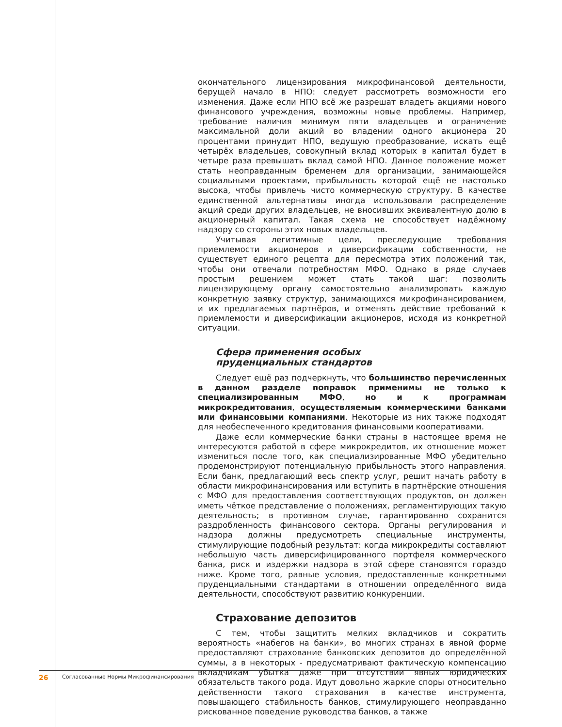окончательного лицензирования микрофинансовой деятельности, берущей начало в НПО: следует рассмотреть возможности его изменения. Даже если НПО всё же разрешат владеть акциями нового финансового учреждения, возможны новые проблемы. Например, требование наличия минимум пяти владельцев и ограничение максимальной доли акций во владении одного акционера 20 процентами принудит НПО, ведущую преобразование, искать ещё четырёх владельцев, совокупный вклад которых в капитал будет в четыре раза превышать вклад самой НПО. Данное положение может стать неоправданным бременем для организации, занимающейся социальными проектами, прибыльность которой ещё не настолько высока, чтобы привлечь чисто коммерческую структуру. В качестве единственной альтернативы иногда использовали распределение акций среди других владельцев, не вносивших эквивалентную долю в акционерный капитал. Такая схема не способствует надёжному надзору со стороны этих новых владельцев.
Учитывая легитимные цели, преследующие требования приемлемости акционеров и диверсификации собственности, не существует единого рецепта для пересмотра этих положений так, чтобы они отвечали потребностям МФО. Однако в ряде случаев простым решением может стать такой шаг: позволить лицензирующему органу самостоятельно анализировать каждую конкретную заявку структур, занимающихся микрофинансированием, и их предлагаемых партнёров, и отменять действие требований к приемлемости и диверсификации акционеров, исходя из конкретной ситуации.
Сфера применения особых
пруденциальных стандартов
Следует ещё раз подчеркнуть, что большинство перечисленных в данном разделе поправок применимы не только к специализированным МФО, но и к программам микрокредитования, осуществляемым коммерческими банками или финансовыми компаниями. Некоторые из них также подходят для необеспеченного кредитования финансовыми кооперативами.
Даже если коммерческие банки страны в настоящее время не интересуются работой в сфере микрокредитов, их отношение может измениться после того, как специализированные МФО убедительно продемонстрируют потенциальную прибыльность этого направления. Если банк, предлагающий весь спектр услуг, решит начать работу в области микрофинансирования или вступить в партнёрские отношения с МФО для предоставления соответствующих продуктов, он должен иметь чёткое представление о положениях, регламентирующих такую деятельность; в противном случае, гарантированно сохранится раздробленность финансового сектора. Органы регулирования и надзора должны предусмотреть специальные инструменты, стимулирующие подобный результат: когда микрокредиты составляют небольшую часть диверсифицированного портфеля коммерческого банка, риск и издержки надзора в этой сфере становятся гораздо ниже. Кроме того, равные условия, предоставленные конкретными пруденциальными стандартами в отношении определённого вида деятельности, способствуют развитию конкуренции.
Страхование депозитов
С тем, чтобы защитить мелких вкладчиков и сократить вероятность «набегов на банки», во многих странах в явной форме предоставляют страхование банковских депозитов до определённой суммы, а в некоторых - предусматривают фактическую компенсацию вкладчикам убытка даже при отсутствии явных юридических обязательств такого рода. Идут довольно жаркие споры относительно действенности такого страхования в качестве инструмента, повышающего стабильность банков, стимулирующего неоправданно рискованное поведение руководства банков, а также
26 Согласованные Нормы Микрофинансирования